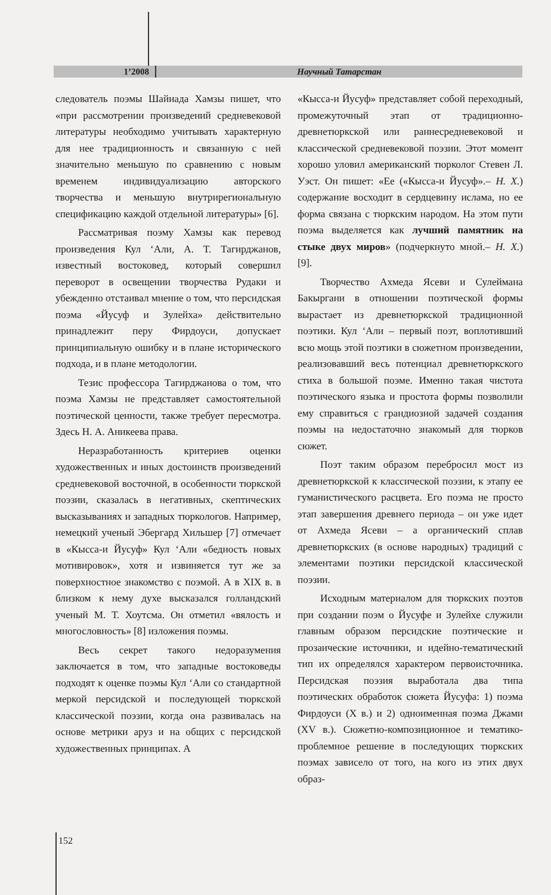1’2008 Научный Татарстан
следователь поэмы Шайиада Хамзы пишет, что «при рассмотрении произведений средневековой литературы необходимо учитывать характерную для нее традиционность и связанную с ней значительно меньшую по сравнению с новым временем индивидуализацию авторского творчества и меньшую внутрирегиональную спецификацию каждой отдельной литературы» [6].
Рассматривая поэму Хамзы как перевод произведения Кул ‘Али, А. Т. Тагирджанов, известный востоковед, который совершил переворот в освещении творчества Рудаки и убежденно отстаивал мнение о том, что персидская поэма «Йусуф и Зулейха» действительно принадлежит перу Фирдоуси, допускает принципиальную ошибку и в плане исторического подхода, и в плане методологии.
Тезис профессора Тагирджанова о том, что поэма Хамзы не представляет самостоятельной поэтической ценности, также требует пересмотра. Здесь Н. А. Аникеева права.
Неразработанность критериев оценки художественных и иных достоинств произведений средневековой восточной, в особенности тюркской поэзии, сказалась в негативных, скептических высказываниях и западных тюркологов. Например, немецкий ученый Эбергард Хильшер [7] отмечает в «Кысса-и Йусуф» Кул ‘Али «бедность новых мотивировок», хотя и извиняется тут же за поверхностное знакомство с поэмой. А в XIX в. в близком к нему духе высказался голландский ученый М. Т. Хоутсма. Он отметил «вялость и многословность» [8] изложения поэмы.
Весь секрет такого недоразумения заключается в том, что западные востоковеды подходят к оценке поэмы Кул ‘Али со стандартной меркой персидской и последующей тюркской классической поэзии, когда она развивалась на основе метрики аруз и на общих с персидской художественных принципах. А
«Кысса-и Йусуф» представляет собой переходный, промежуточный этап от традиционно-древнетюркской или раннесредневековой и классической средневековой поэзии. Этот момент хорошо уловил американский тюрколог Стевен Л. Уэст. Он пишет: «Ее («Кысса-и Йусуф».– Н. Х.) содержание восходит в сердцевину ислама, но ее форма связана с тюркским народом. На этом пути поэма выделяется как лучший памятник на стыке двух миров» (подчеркнуто мной.– Н. Х.) [9].
Творчество Ахмеда Ясеви и Сулеймана Бакыргани в отношении поэтической формы вырастает из древнетюркской традиционной поэтики. Кул ‘Али – первый поэт, воплотивший всю мощь этой поэтики в сюжетном произведении, реализовавший весь потенциал древнетюркского стиха в большой поэме. Именно такая чистота поэтического языка и простота формы позволили ему справиться с грандиозной задачей создания поэмы на недостаточно знакомый для тюрков сюжет.
Поэт таким образом перебросил мост из древнетюркской к классической поэзии, к этапу ее гуманистического расцвета. Его поэма не просто этап завершения древнего периода – он уже идет от Ахмеда Ясеви – а органический сплав древнетюркских (в основе народных) традиций с элементами поэтики персидской классической поэзии.
Исходным материалом для тюркских поэтов при создании поэм о Йусуфе и Зулейхе служили главным образом персидские поэтические и прозаические источники, и идейно-тематический тип их определялся характером первоисточника. Персидская поэзия выработала два типа поэтических обработок сюжета Йусуфа: 1) поэма Фирдоуси (X в.) и 2) одноименная поэма Джами (XV в.). Сюжетно-композиционное и тематико-проблемное решение в последующих тюркских поэмах зависело от того, на кого из этих двух образ-
152